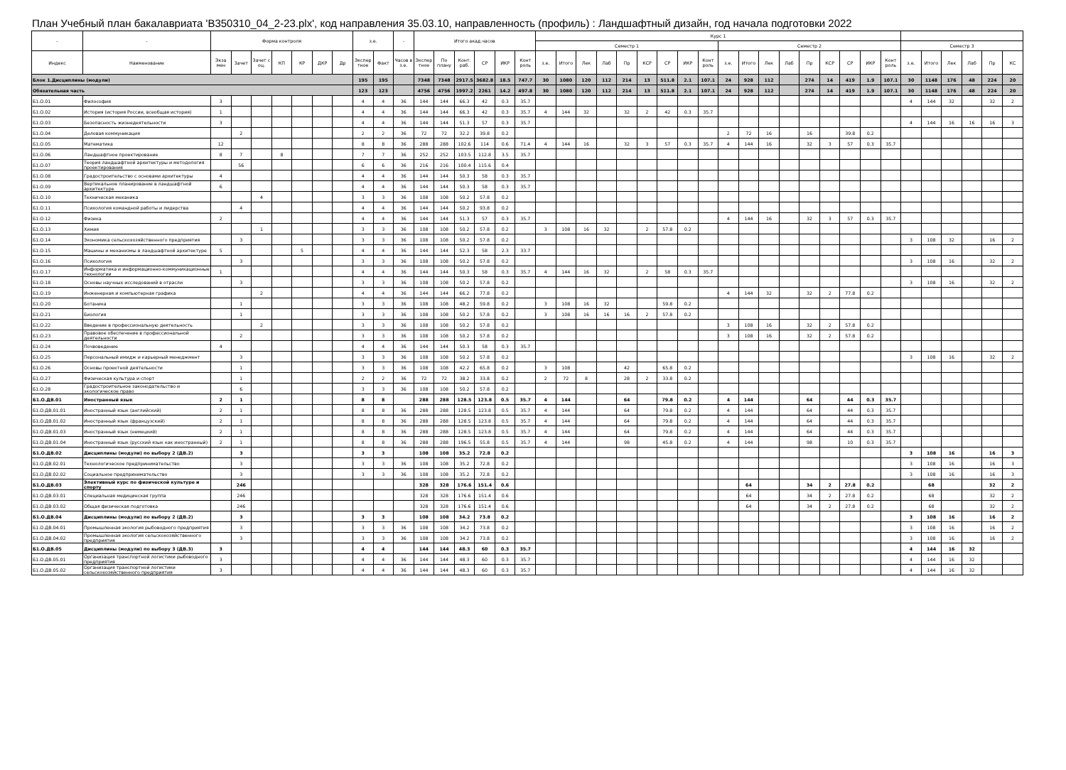План Учебный план бакалавриата 'B350310_04_2-23.plx', код направления 35.03.10, направленность (профиль) : Ландшафтный дизайн, год начала подготовки 2022
| - | - | Форма контроля | | | | | | | з.е. | | - | Итого акад.часов | | | | | | Курс 1 | | | | | | | | | | | | | | | | | | | | | | | |
| --- | --- | --- | --- | --- | --- | --- | --- | --- | --- | --- | --- | --- | --- | --- | --- | --- | --- | --- | --- | --- | --- | --- | --- | --- | --- | --- | --- | --- | --- | --- | --- | --- | --- | --- | --- | --- | --- | --- | --- | --- | --- |
| | | | | | | | | | | | | | | | | | | Семестр 1 | | | | | | | | | Семестр 2 | | | | | | | | | Семестр 3 | | | | | |
| Индекс | Наименование | Экза мен | Зачет | Зачет с оц. | КП | КР | ДКР | Др | Экспер тное | Факт | Часов в з.е. | Экспер тное | По плану | Конт. раб. | СР | ИКР | Конт роль | з.е. | Итого | Лек | Лаб | Пр | КСР | СР | ИКР | Конт роль | з.е. | Итого | Лек | Лаб | Пр | КСР | СР | ИКР | Конт роль | з.е. | Итого | Лек | Лаб | Пр | КС |
| Блок 1.Дисциплины (модули) | | | | | | | | | 195 | 195 | | 7348 | 7348 | 2917.5 | 3682.8 | 18.5 | 747.7 | 30 | 1080 | 120 | 112 | 214 | 13 | 511.8 | 2.1 | 107.1 | 24 | 928 | 112 | | 274 | 14 | 419 | 1.9 | 107.1 | 30 | 1148 | 176 | 48 | 224 | 20 |
| Обязательная часть | | | | | | | | | 123 | 123 | | 4756 | 4756 | 1997.2 | 2261 | 14.2 | 497.8 | 30 | 1080 | 120 | 112 | 214 | 13 | 511.8 | 2.1 | 107.1 | 24 | 928 | 112 | | 274 | 14 | 419 | 1.9 | 107.1 | 30 | 1148 | 176 | 48 | 224 | 20 |
| Б1.О.01 | Философия | 3 | | | | | | | 4 | 4 | 36 | 144 | 144 | 66.3 | 42 | 0.3 | 35.7 | | | | | | | | | | | | | | | | | | | 4 | 144 | 32 | | 32 | 2 |
| Б1.О.02 | История (история России, всеобщая история) | 1 | | | | | | | 4 | 4 | 36 | 144 | 144 | 66.3 | 42 | 0.3 | 35.7 | 4 | 144 | 32 | | 32 | 2 | 42 | 0.3 | 35.7 | | | | | | | | | | | | | | | |
| Б1.О.03 | Безопасность жизнедеятельности | 3 | | | | | | | 4 | 4 | 36 | 144 | 144 | 51.3 | 57 | 0.3 | 35.7 | | | | | | | | | | | | | | | | | | | 4 | 144 | 16 | 16 | 16 | 3 |
| Б1.О.04 | Деловая коммуникация | | 2 | | | | | | 2 | 2 | 36 | 72 | 72 | 32.2 | 39.8 | 0.2 | | | | | | | | | | | 2 | 72 | 16 | | 16 | | 39.8 | 0.2 | | | | | | | |
| Б1.О.05 | Математика | 12 | | | | | | | 8 | 8 | 36 | 288 | 288 | 102.6 | 114 | 0.6 | 71.4 | 4 | 144 | 16 | | 32 | 3 | 57 | 0.3 | 35.7 | 4 | 144 | 16 | | 32 | 3 | 57 | 0.3 | 35.7 | | | | | | |
| Б1.О.06 | Ландшафтное проектирование | 8 | 7 | | 8 | | | | 7 | 7 | 36 | 252 | 252 | 103.5 | 112.8 | 3.5 | 35.7 | | | | | | | | | | | | | | | | | | | | | | | | |
| Б1.О.07 | Теория ландшафтной архитектуры и методология проектирования | | 56 | | | | | | 6 | 6 | 36 | 216 | 216 | 100.4 | 115.6 | 0.4 | | | | | | | | | | | | | | | | | | | | | | | | | |
| Б1.О.08 | Градостроительство с основами архитектуры | 4 | | | | | | | 4 | 4 | 36 | 144 | 144 | 50.3 | 58 | 0.3 | 35.7 | | | | | | | | | | | | | | | | | | | | | | | | |
| Б1.О.09 | Вертикальное планирование в ландшафтной архитектуре | 6 | | | | | | | 4 | 4 | 36 | 144 | 144 | 50.3 | 58 | 0.3 | 35.7 | | | | | | | | | | | | | | | | | | | | | | | | |
| Б1.О.10 | Техническая механика | | | 4 | | | | | 3 | 3 | 36 | 108 | 108 | 50.2 | 57.8 | 0.2 | | | | | | | | | | | | | | | | | | | | | | | | | |
| Б1.О.11 | Психология командной работы и лидерства | | 4 | | | | | | 4 | 4 | 36 | 144 | 144 | 50.2 | 93.8 | 0.2 | | | | | | | | | | | | | | | | | | | | | | | | | |
| Б1.О.12 | Физика | 2 | | | | | | | 4 | 4 | 36 | 144 | 144 | 51.3 | 57 | 0.3 | 35.7 | | | | | | | | | | 4 | 144 | 16 | | 32 | 3 | 57 | 0.3 | 35.7 | | | | | | |
| Б1.О.13 | Химия | | | 1 | | | | | 3 | 3 | 36 | 108 | 108 | 50.2 | 57.8 | 0.2 | | 3 | 108 | 16 | 32 | | 2 | 57.8 | 0.2 | | | | | | | | | | | | | | | | |
| Б1.О.14 | Экономика сельскохозяйственного предприятия | | 3 | | | | | | 3 | 3 | 36 | 108 | 108 | 50.2 | 57.8 | 0.2 | | | | | | | | | | | | | | | | | | | | 3 | 108 | 32 | | 16 | 2 |
| Б1.О.15 | Машины и механизмы в ландшафтной архитектуре | 5 | | | | 5 | | | 4 | 4 | 36 | 144 | 144 | 52.3 | 58 | 2.3 | 33.7 | | | | | | | | | | | | | | | | | | | | | | | | |
| Б1.О.16 | Психология | | 3 | | | | | | 3 | 3 | 36 | 108 | 108 | 50.2 | 57.8 | 0.2 | | | | | | | | | | | | | | | | | | | | 3 | 108 | 16 | | 32 | 2 |
| Б1.О.17 | Информатика и информационно-коммуникационные технологии | 1 | | | | | | | 4 | 4 | 36 | 144 | 144 | 50.3 | 58 | 0.3 | 35.7 | 4 | 144 | 16 | 32 | | 2 | 58 | 0.3 | 35.7 | | | | | | | | | | | | | | | |
| Б1.О.18 | Основы научных исследований в отрасли | | 3 | | | | | | 3 | 3 | 36 | 108 | 108 | 50.2 | 57.8 | 0.2 | | | | | | | | | | | | | | | | | | | | 3 | 108 | 16 | | 32 | 2 |
| Б1.О.19 | Инженерная и компьютерная графика | | | 2 | | | | | 4 | 4 | 36 | 144 | 144 | 66.2 | 77.8 | 0.2 | | | | | | | | | | | 4 | 144 | 32 | | 32 | 2 | 77.8 | 0.2 | | | | | | | |
| Б1.О.20 | Ботаника | | 1 | | | | | | 3 | 3 | 36 | 108 | 108 | 48.2 | 59.8 | 0.2 | | 3 | 108 | 16 | 32 | | | 59.8 | 0.2 | | | | | | | | | | | | | | | | |
| Б1.О.21 | Биология | | 1 | | | | | | 3 | 3 | 36 | 108 | 108 | 50.2 | 57.8 | 0.2 | | 3 | 108 | 16 | 16 | 16 | 2 | 57.8 | 0.2 | | | | | | | | | | | | | | | | |
| Б1.О.22 | Введение в профессиональную деятельность | | | 2 | | | | | 3 | 3 | 36 | 108 | 108 | 50.2 | 57.8 | 0.2 | | | | | | | | | | | 3 | 108 | 16 | | 32 | 2 | 57.8 | 0.2 | | | | | | | |
| Б1.О.23 | Правовое обеспечение в профессиональной деятельности | | 2 | | | | | | 3 | 3 | 36 | 108 | 108 | 50.2 | 57.8 | 0.2 | | | | | | | | | | | 3 | 108 | 16 | | 32 | 2 | 57.8 | 0.2 | | | | | | | |
| Б1.О.24 | Почвоведение | 4 | | | | | | | 4 | 4 | 36 | 144 | 144 | 50.3 | 58 | 0.3 | 35.7 | | | | | | | | | | | | | | | | | | | | | | | | |
| Б1.О.25 | Персональный имидж и карьерный менеджмент | | 3 | | | | | | 3 | 3 | 36 | 108 | 108 | 50.2 | 57.8 | 0.2 | | | | | | | | | | | | | | | | | | | | 3 | 108 | 16 | | 32 | 2 |
| Б1.О.26 | Основы проектной деятельности | | 1 | | | | | | 3 | 3 | 36 | 108 | 108 | 42.2 | 65.8 | 0.2 | | 3 | 108 | | | 42 | | 65.8 | 0.2 | | | | | | | | | | | | | | | | |
| Б1.О.27 | Физическая культура и спорт | | 1 | | | | | | 2 | 2 | 36 | 72 | 72 | 38.2 | 33.8 | 0.2 | | 2 | 72 | 8 | | 28 | 2 | 33.8 | 0.2 | | | | | | | | | | | | | | | | |
| Б1.О.28 | Градостроительное законодательство и экологическое право | | 6 | | | | | | 3 | 3 | 36 | 108 | 108 | 50.2 | 57.8 | 0.2 | | | | | | | | | | | | | | | | | | | | | | | | | |
| Б1.О.ДВ.01 | Иностранный язык | 2 | 1 | | | | | | 8 | 8 | | 288 | 288 | 128.5 | 123.8 | 0.5 | 35.7 | 4 | 144 | | | 64 | | 79.8 | 0.2 | | 4 | 144 | | | 64 | | 44 | 0.3 | 35.7 | | | | | | |
| Б1.О.ДВ.01.01 | Иностранный язык (английский) | 2 | 1 | | | | | | 8 | 8 | 36 | 288 | 288 | 128.5 | 123.8 | 0.5 | 35.7 | 4 | 144 | | | 64 | | 79.8 | 0.2 | | 4 | 144 | | | 64 | | 44 | 0.3 | 35.7 | | | | | | |
| Б1.О.ДВ.01.02 | Иностранный язык (французский) | 2 | 1 | | | | | | 8 | 8 | 36 | 288 | 288 | 128.5 | 123.8 | 0.5 | 35.7 | 4 | 144 | | | 64 | | 79.8 | 0.2 | | 4 | 144 | | | 64 | | 44 | 0.3 | 35.7 | | | | | | |
| Б1.О.ДВ.01.03 | Иностранный язык (немецкий) | 2 | 1 | | | | | | 8 | 8 | 36 | 288 | 288 | 128.5 | 123.8 | 0.5 | 35.7 | 4 | 144 | | | 64 | | 79.8 | 0.2 | | 4 | 144 | | | 64 | | 44 | 0.3 | 35.7 | | | | | | |
| Б1.О.ДВ.01.04 | Иностранный язык (русский язык как иностранный) | 2 | 1 | | | | | | 8 | 8 | 36 | 288 | 288 | 196.5 | 55.8 | 0.5 | 35.7 | 4 | 144 | | | 98 | | 45.8 | 0.2 | | 4 | 144 | | | 98 | | 10 | 0.3 | 35.7 | | | | | | |
| Б1.О.ДВ.02 | Дисциплины (модули) по выбору 2 (ДВ.2) | | 3 | | | | | | 3 | 3 | | 108 | 108 | 35.2 | 72.8 | 0.2 | | | | | | | | | | | | | | | | | | | | 3 | 108 | 16 | | 16 | 3 |
| Б1.О.ДВ.02.01 | Технологическое предпринимательство | | 3 | | | | | | 3 | 3 | 36 | 108 | 108 | 35.2 | 72.8 | 0.2 | | | | | | | | | | | | | | | | | | | | 3 | 108 | 16 | | 16 | 3 |
| Б1.О.ДВ.02.02 | Социальное предпринимательство | | 3 | | | | | | 3 | 3 | 36 | 108 | 108 | 35.2 | 72.8 | 0.2 | | | | | | | | | | | | | | | | | | | | 3 | 108 | 16 | | 16 | 3 |
| Б1.О.ДВ.03 | Элективный курс по физической культуре и спорту | | 246 | | | | | | | | | 328 | 328 | 176.6 | 151.4 | 0.6 | | | | | | | | | | | | 64 | | | 34 | 2 | 27.8 | 0.2 | | | 68 | | | 32 | 2 |
| Б1.О.ДВ.03.01 | Специальная медицинская группа | | 246 | | | | | | | | | 328 | 328 | 176.6 | 151.4 | 0.6 | | | | | | | | | | | | 64 | | | 34 | 2 | 27.8 | 0.2 | | | 68 | | | 32 | 2 |
| Б1.О.ДВ.03.02 | Общая физическая подготовка | | 246 | | | | | | | | | 328 | 328 | 176.6 | 151.4 | 0.6 | | | | | | | | | | | | 64 | | | 34 | 2 | 27.8 | 0.2 | | | 68 | | | 32 | 2 |
| Б1.О.ДВ.04 | Дисциплины (модули) по выбору 2 (ДВ.2) | | 3 | | | | | | 3 | 3 | | 108 | 108 | 34.2 | 73.8 | 0.2 | | | | | | | | | | | | | | | | | | | | 3 | 108 | 16 | | 16 | 2 |
| Б1.О.ДВ.04.01 | Промышленная экология рыбоводного предприятия | | 3 | | | | | | 3 | 3 | 36 | 108 | 108 | 34.2 | 73.8 | 0.2 | | | | | | | | | | | | | | | | | | | | 3 | 108 | 16 | | 16 | 2 |
| Б1.О.ДВ.04.02 | Промышленная экология сельскохозяйственного предприятия | | 3 | | | | | | 3 | 3 | 36 | 108 | 108 | 34.2 | 73.8 | 0.2 | | | | | | | | | | | | | | | | | | | | 3 | 108 | 16 | | 16 | 2 |
| Б1.О.ДВ.05 | Дисциплины (модули) по выбору 3 (ДВ.3) | 3 | | | | | | | 4 | 4 | | 144 | 144 | 48.3 | 60 | 0.3 | 35.7 | | | | | | | | | | | | | | | | | | | 4 | 144 | 16 | 32 | | |
| Б1.О.ДВ.05.01 | Организация транспортной логистики рыбоводного предприятия | 3 | | | | | | | 4 | 4 | 36 | 144 | 144 | 48.3 | 60 | 0.3 | 35.7 | | | | | | | | | | | | | | | | | | | 4 | 144 | 16 | 32 | | |
| Б1.О.ДВ.05.02 | Организация транспортной логистики сельскохозяйственного предприятия | 3 | | | | | | | 4 | 4 | 36 | 144 | 144 | 48.3 | 60 | 0.3 | 35.7 | | | | | | | | | | | | | | | | | | | 4 | 144 | 16 | 32 | | |